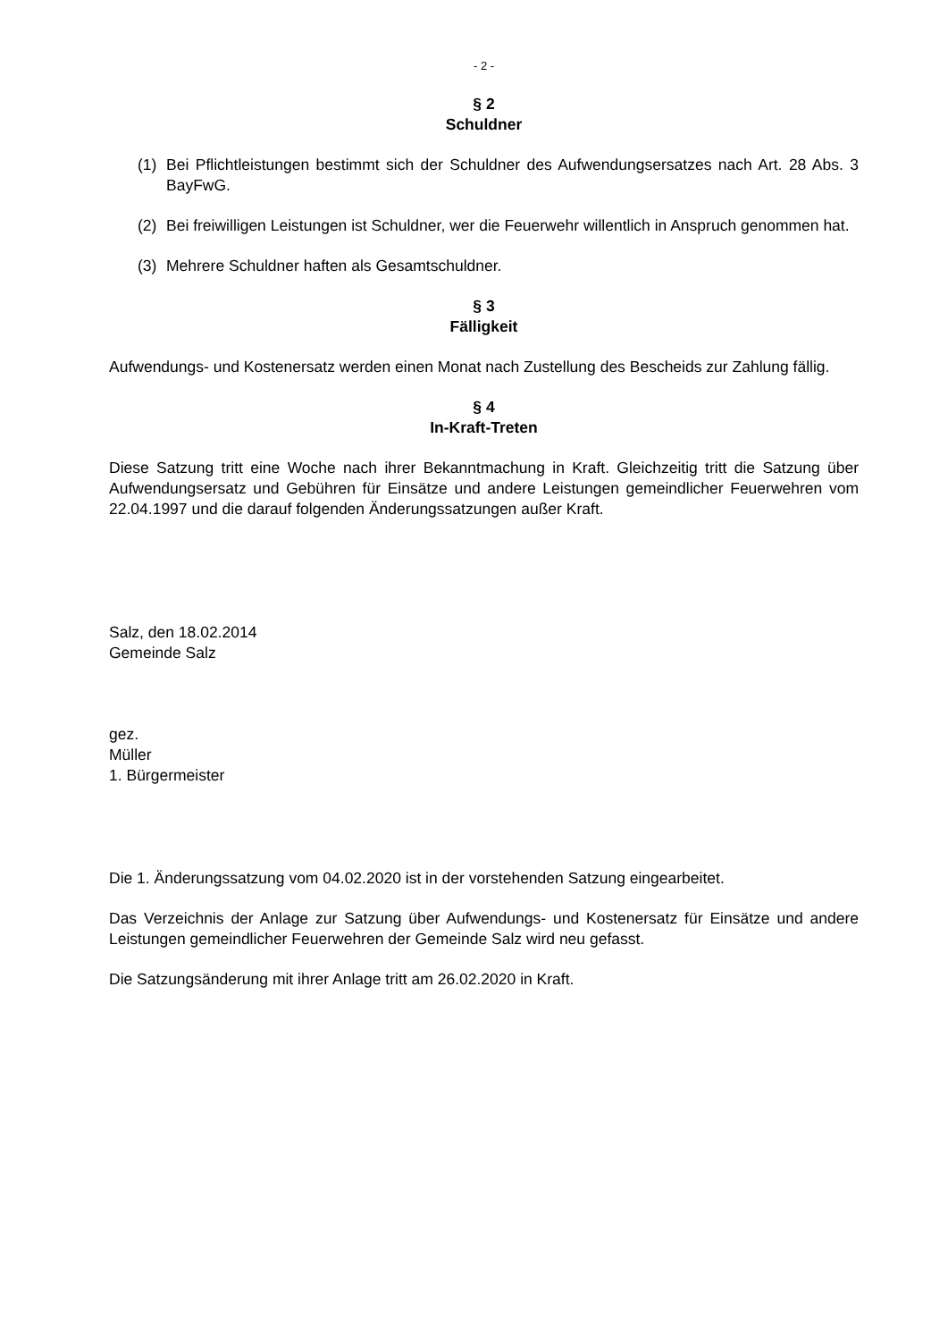- 2 -
§ 2
Schuldner
(1) Bei Pflichtleistungen bestimmt sich der Schuldner des Aufwendungsersatzes nach Art. 28 Abs. 3 BayFwG.
(2) Bei freiwilligen Leistungen ist Schuldner, wer die Feuerwehr willentlich in Anspruch genommen hat.
(3) Mehrere Schuldner haften als Gesamtschuldner.
§ 3
Fälligkeit
Aufwendungs- und Kostenersatz werden einen Monat nach Zustellung des Bescheids zur Zahlung fällig.
§ 4
In-Kraft-Treten
Diese Satzung tritt eine Woche nach ihrer Bekanntmachung in Kraft. Gleichzeitig tritt die Satzung über Aufwendungsersatz und Gebühren für Einsätze und andere Leistungen gemeindlicher Feuerwehren vom 22.04.1997 und die darauf folgenden Änderungssatzungen außer Kraft.
Salz, den 18.02.2014
Gemeinde Salz
gez.
Müller
1. Bürgermeister
Die 1. Änderungssatzung vom 04.02.2020 ist in der vorstehenden Satzung eingearbeitet.
Das Verzeichnis der Anlage zur Satzung über Aufwendungs- und Kostenersatz für Einsätze und andere Leistungen gemeindlicher Feuerwehren der Gemeinde Salz wird neu gefasst.
Die Satzungsänderung mit ihrer Anlage tritt am 26.02.2020 in Kraft.